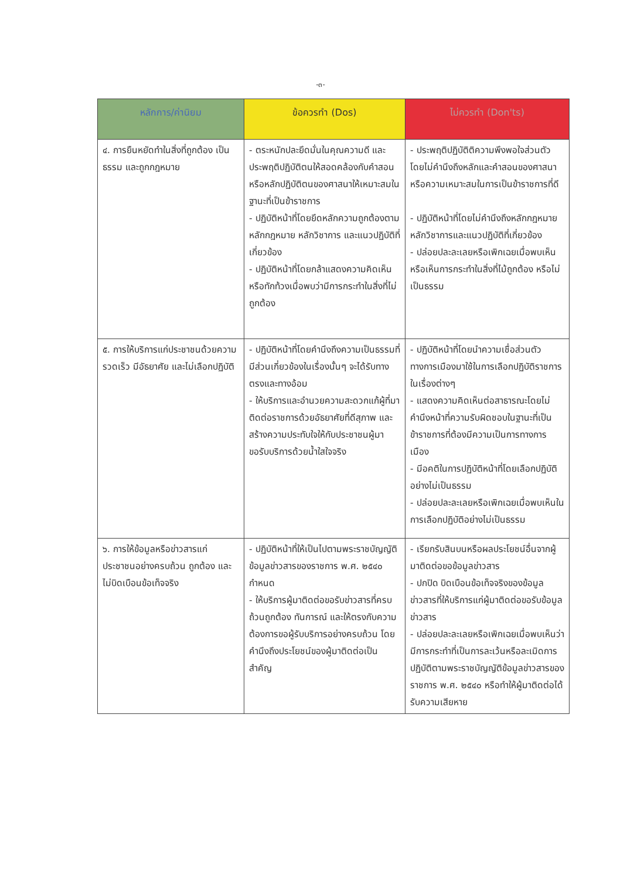-๓-
| หลักการ/ค่านิยม | ข้อควรทำ (Dos) | ไม่ควรทำ (Don'ts) |
| --- | --- | --- |
| ๔. การยืนหยัดทำในสิ่งที่ถูกต้อง เป็นธรรม และถูกกฎหมาย | - ตระหนักปละยึดมั่นในคุณความดี และประพฤติปฏิบัติตนให้สอดคล้องกับคำสอนหรือหลักปฏิบัติตนของศาสนาให้เหมาะสมในฐานะที่เป็นข้าราชการ - ปฏิบัติหน้าที่โดยยึดหลักความถูกต้องตามหลักกฎหมาย หลักวิชาการ และแนวปฏิบัติที่เกี่ยวข้อง - ปฏิบัติหน้าที่โดยกล้าแสดงความคิดเห็นหรือทักท้วงเมื่อพบว่ามีการกระทำในสิ่งที่ไม่ถูกต้อง | - ประพฤติปฏิบัติติความพึงพอใจส่วนตัวโดยไม่คำนึงถึงหลักและคำสอนของศาสนา หรือความเหมาะสมในการเป็นข้าราชการที่ดี - ปฏิบัติหน้าที่โดยไม่คำนึงถึงหลักกฎหมาย หลักวิชาการและแนวปฏิบัติที่เกี่ยวข้อง - ปล่อยปละละเลยหรือเพิกเฉยเมื่อพบเห็นหรือเห็นการกระทำในสิ่งที่ไม้ถูกต้อง หรือไม่เป็นธรรม |
| ๕. การให้บริการแก่ประชาชนด้วยความรวดเร็ว มีอัธยาศัย และไม่เลือกปฏิบัติ | - ปฏิบัติหน้าที่โดยคำนึงถึงความเป็นธรรมที่มีส่วนเกี่ยวข้องในเรื่องนั้นๆ จะได้รับทางตรงและทางอ้อม - ให้บริการและอำนวยความสะดวกแก้ผู้ที่มาติดต่อราชการด้วยอัธยาศัยที่ดีสุภาพ และสร้างความประทับใจให้กับประชาชนผู้มาขอรับบริการด้วยน้ำใสใจจริง | - ปฏิบัติหน้าที่โดยนำความเชื่อส่วนตัวทางการเมืองมาใช้ในการเลือกปฏิบัติราชการในเรื่องต่างๆ - แสดงความคิดเห็นต่อสาธารณะโดยไม่คำนึงหน้าที่ความรับผิดชอบในฐานะที่เป็นข้าราชการที่ต้องมีความเป็นการทางการเมือง - มีอคติในการปฏิบัติหน้าที่โดยเลือกปฏิบัติอย่างไม่เป็นธรรม - ปล่อยปละละเลยหรือเพิกเฉยเมื่อพบเห็นในการเลือกปฏิบัติอย่างไม่เป็นธรรม |
| ๖. การให้ข้อมูลหรือข่าวสารแก่ประชาชนอย่างครบถ้วน ถูกต้อง และไม่บิดเบือนข้อเท็จจริง | - ปฏิบัติหน้าที่ให้เป็นไปตามพระราชบัญญัติข้อมูลข่าวสารของราชการ พ.ศ. ๒๕๔๐ กำหนด - ให้บริการผู้มาติดต่อขอรับข่าวสารที่ครบถ้วนถูกต้อง ทันการณ์ และให้ตรงกับความต้องการขอผู้รับบริการอย่างครบถ้วน โดยคำนึงถึงประโยชน์ของผู้มาติดต่อเป็นสำคัญ | - เรียกรับสินบนหรือผลประโยชน์อื่นจากผู้มาติดต่อขอข้อมูลข่าวสาร - ปกปิด บิดเบือนข้อเท็จจริงของข้อมูลข่าวสารที่ให้บริการแก่ผู้มาติดต่อขอรับข้อมูลข่าวสาร - ปล่อยปละละเลยหรือเพิกเฉยเมื่อพบเห็นว่ามีการกระทำที่เป็นการละเว้นหรือละเมิดการปฏิบัติตามพระราชบัญญัติข้อมูลข่าวสารของราชการ พ.ศ. ๒๕๔๐ หรือทำให้ผู้มาติดต่อได้รับความเสียหาย |